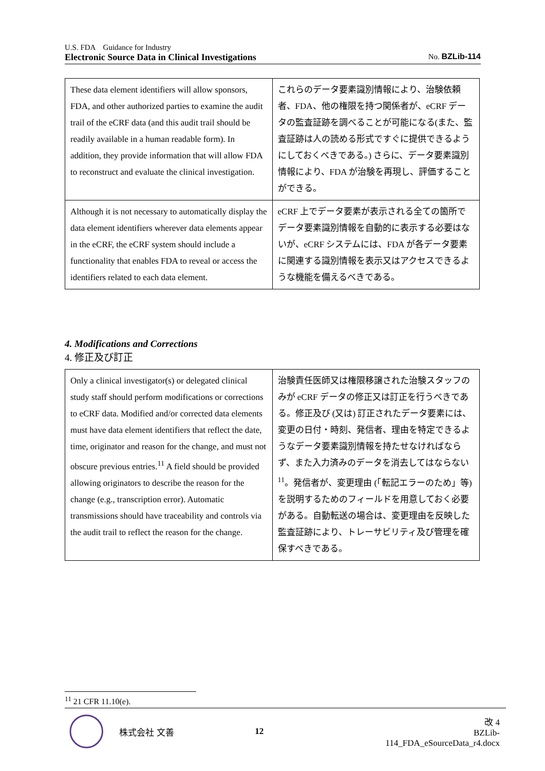U.S. FDA　Guidance for Industry
Electronic Source Data in Clinical Investigations No. BZLib-114
| These data element identifiers will allow sponsors, FDA, and other authorized parties to examine the audit trail of the eCRF data (and this audit trail should be readily available in a human readable form). In addition, they provide information that will allow FDA to reconstruct and evaluate the clinical investigation. | これらのデータ要素識別情報により、治験依頼者、FDA、他の権限を持つ関係者が、eCRF データの監査証跡を調べることが可能になる(また、監査証跡は人の読める形式ですぐに提供できるようにしておくべきである。) さらに、データ要素識別情報により、FDA が治験を再現し、評価することができる。 |
| Although it is not necessary to automatically display the data element identifiers wherever data elements appear in the eCRF, the eCRF system should include a functionality that enables FDA to reveal or access the identifiers related to each data element. | eCRF 上でデータ要素が表示される全ての箇所でデータ要素識別情報を自動的に表示する必要はないが、eCRF システムには、FDA が各データ要素に関連する識別情報を表示又はアクセスできるような機能を備えるべきである。 |
4. Modifications and Corrections
4. 修正及び訂正
| Only a clinical investigator(s) or delegated clinical study staff should perform modifications or corrections to eCRF data. Modified and/or corrected data elements must have data element identifiers that reflect the date, time, originator and reason for the change, and must not obscure previous entries.<sup>11</sup> A field should be provided allowing originators to describe the reason for the change (e.g., transcription error). Automatic transmissions should have traceability and controls via the audit trail to reflect the reason for the change. | 治験責任医師又は権限移譲された治験スタッフのみが eCRF データの修正又は訂正を行うべきである。修正及び (又は) 訂正されたデータ要素には、変更の日付・時刻、発信者、理由を特定できるようなデータ要素識別情報を持たせなければならず、また入力済みのデータを消去してはならない<sup>11</sup>。発信者が、変更理由 (「転記エラーのため」等) を説明するためのフィールドを用意しておく必要がある。自動転送の場合は、変更理由を反映した監査証跡により、トレーサビリティ及び管理を確保すべきである。 |
<sup>11</sup> 21 CFR 11.10(e).
株式会社 文善 12 改 4
BZLib-114_FDA_eSourceData_r4.docx